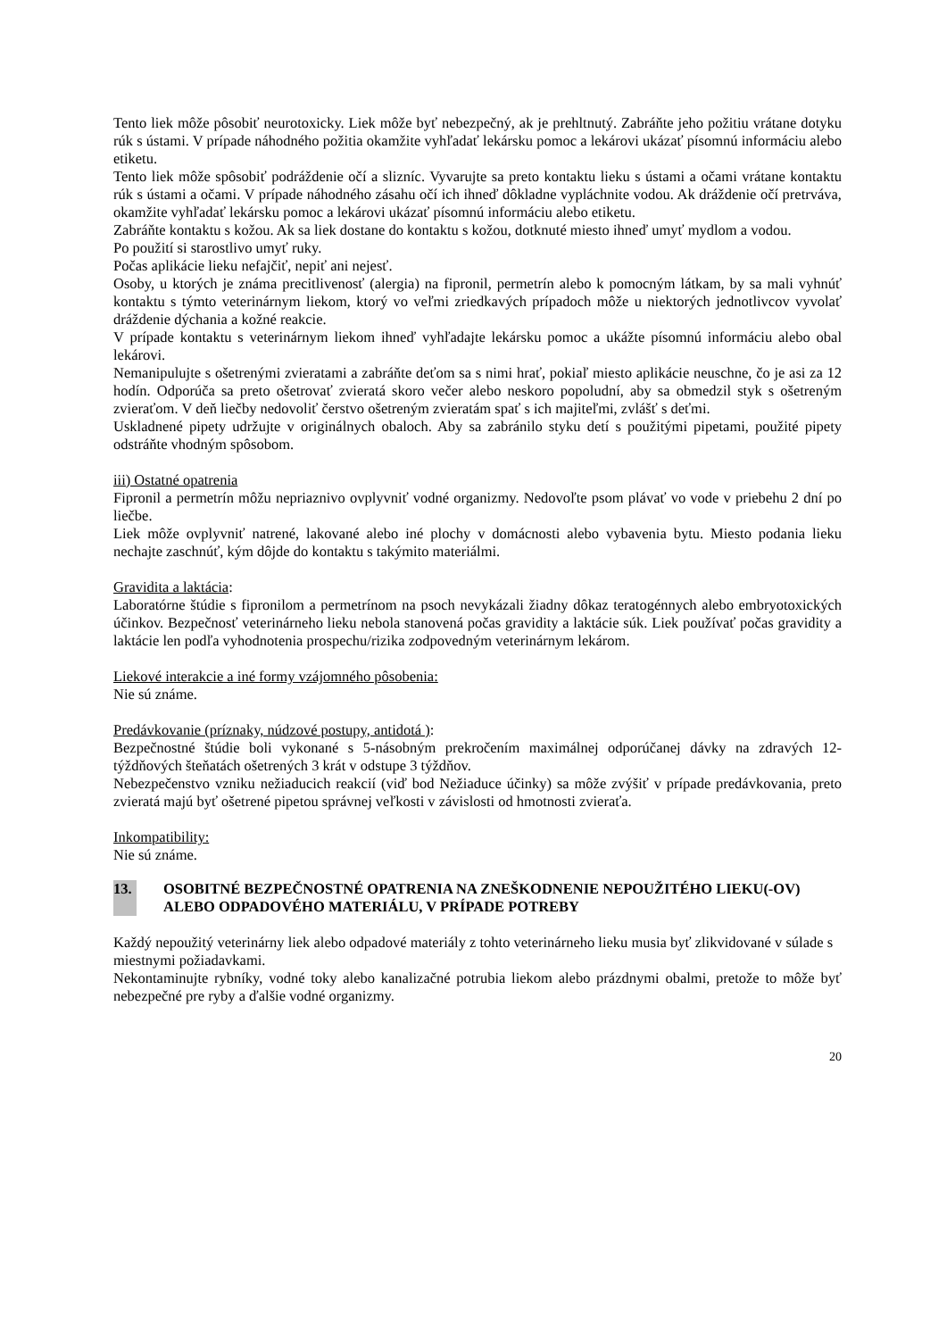Tento liek môže pôsobiť neurotoxicky. Liek môže byť nebezpečný, ak je prehltnutý. Zabráňte jeho požitiu vrátane dotyku rúk s ústami. V prípade náhodného požitia okamžite vyhľadať lekársku pomoc a lekárovi ukázať písomnú informáciu alebo etiketu.
Tento liek môže spôsobiť podráždenie očí a slizníc. Vyvarujte sa preto kontaktu lieku s ústami a očami vrátane kontaktu rúk s ústami a očami. V prípade náhodného zásahu očí ich ihneď dôkladne vypláchnite vodou. Ak dráždenie očí pretrváva, okamžite vyhľadať lekársku pomoc a lekárovi ukázať písomnú informáciu alebo etiketu.
Zabráňte kontaktu s kožou. Ak sa liek dostane do kontaktu s kožou, dotknuté miesto ihneď umyť mydlom a vodou.
Po použití si starostlivo umyť ruky.
Počas aplikácie lieku nefajčiť, nepiť ani nejesť.
Osoby, u ktorých je známa precitlivenosť (alergia) na fipronil, permetrín alebo k pomocným látkam, by sa mali vyhnúť kontaktu s týmto veterinárnym liekom, ktorý vo veľmi zriedkavých prípadoch môže u niektorých jednotlivcov vyvolať dráždenie dýchania a kožné reakcie.
V prípade kontaktu s veterinárnym liekom ihneď vyhľadajte lekársku pomoc a ukážte písomnú informáciu alebo obal lekárovi.
Nemanipulujte s ošetrenými zvieratami a zabráňte deťom sa s nimi hrať, pokiaľ miesto aplikácie neuschne, čo je asi za 12 hodín. Odporúča sa preto ošetrovať zvieratá skoro večer alebo neskoro popoludní, aby sa obmedzil styk s ošetreným zvieraťom. V deň liečby nedovoliť čerstvo ošetreným zvieratám spať s ich majiteľmi, zvlášť s deťmi.
Uskladnené pipety udržujte v originálnych obaloch. Aby sa zabránilo styku detí s použitými pipetami, použité pipety odstráňte vhodným spôsobom.
iii) Ostatné opatrenia
Fipronil a permetrín môžu nepriaznivo ovplyvniť vodné organizmy. Nedovoľte psom plávať vo vode v priebehu 2 dní po liečbe.
Liek môže ovplyvniť natrené, lakované alebo iné plochy v domácnosti alebo vybavenia bytu. Miesto podania lieku nechajte zaschnúť, kým dôjde do kontaktu s takýmito materiálmi.
Gravidita a laktácia:
Laboratórne štúdie s fipronilom a permetrínom na psoch nevykázali žiadny dôkaz teratogénnych alebo embryotoxických účinkov. Bezpečnosť veterinárneho lieku nebola stanovená počas gravidity a laktácie súk. Liek používať počas gravidity a laktácie len podľa vyhodnotenia prospechu/rizika zodpovedným veterinárnym lekárom.
Liekové interakcie a iné formy vzájomného pôsobenia:
Nie sú známe.
Predávkovanie (príznaky, núdzové postupy, antidotá ):
Bezpečnostné štúdie boli vykonané s 5-násobným prekročením maximálnej odporúčanej dávky na zdravých 12-týždňových šteňatách ošetrených 3 krát v odstupe 3 týždňov.
Nebezpečenstvo vzniku nežiaducich reakcií (viď bod Nežiaduce účinky) sa môže zvýšiť v prípade predávkovania, preto zvieratá majú byť ošetrené pipetou správnej veľkosti v závislosti od hmotnosti zvieraťa.
Inkompatibility:
Nie sú známe.
13. OSOBITNÉ BEZPEČNOSTNÉ OPATRENIA NA ZNEŠKODNENIE NEPOUŽITÉHO LIEKU(-OV) ALEBO ODPADOVÉHO MATERIÁLU, V PRÍPADE POTREBY
Každý nepoužitý veterinárny liek alebo odpadové materiály z tohto veterinárneho lieku musia byť zlikvidované v súlade s miestnymi požiadavkami.
Nekontaminujte rybníky, vodné toky alebo kanalizačné potrubia liekom alebo prázdnymi obalmi, pretože to môže byť nebezpečné pre ryby a ďalšie vodné organizmy.
20